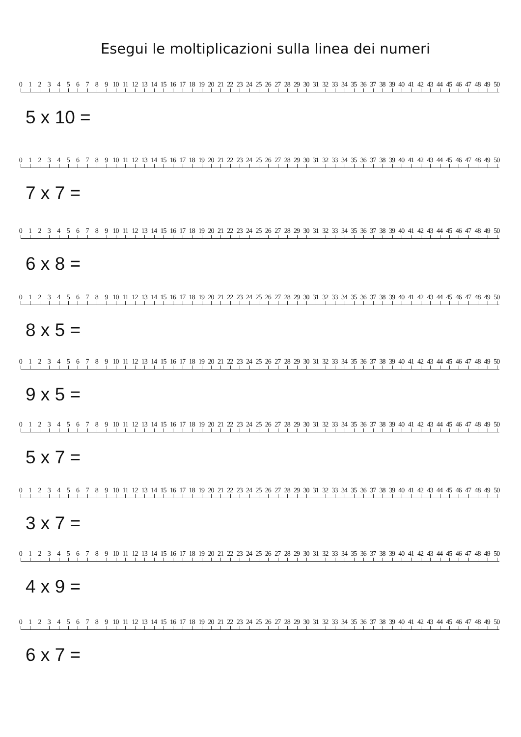Esegui le moltiplicazioni sulla linea dei numeri
0 1 2 3 4 5 6 7 8 9 10 11 12 13 14 15 16 17 18 19 20 21 22 23 24 25 26 27 28 29 30 31 32 33 34 35 36 37 38 39 40 41 42 43 44 45 46 47 48 49 50
5 x 10 =
0 1 2 3 4 5 6 7 8 9 10 11 12 13 14 15 16 17 18 19 20 21 22 23 24 25 26 27 28 29 30 31 32 33 34 35 36 37 38 39 40 41 42 43 44 45 46 47 48 49 50
7 x 7 =
0 1 2 3 4 5 6 7 8 9 10 11 12 13 14 15 16 17 18 19 20 21 22 23 24 25 26 27 28 29 30 31 32 33 34 35 36 37 38 39 40 41 42 43 44 45 46 47 48 49 50
6 x 8 =
0 1 2 3 4 5 6 7 8 9 10 11 12 13 14 15 16 17 18 19 20 21 22 23 24 25 26 27 28 29 30 31 32 33 34 35 36 37 38 39 40 41 42 43 44 45 46 47 48 49 50
8 x 5 =
0 1 2 3 4 5 6 7 8 9 10 11 12 13 14 15 16 17 18 19 20 21 22 23 24 25 26 27 28 29 30 31 32 33 34 35 36 37 38 39 40 41 42 43 44 45 46 47 48 49 50
9 x 5 =
0 1 2 3 4 5 6 7 8 9 10 11 12 13 14 15 16 17 18 19 20 21 22 23 24 25 26 27 28 29 30 31 32 33 34 35 36 37 38 39 40 41 42 43 44 45 46 47 48 49 50
5 x 7 =
0 1 2 3 4 5 6 7 8 9 10 11 12 13 14 15 16 17 18 19 20 21 22 23 24 25 26 27 28 29 30 31 32 33 34 35 36 37 38 39 40 41 42 43 44 45 46 47 48 49 50
3 x 7 =
0 1 2 3 4 5 6 7 8 9 10 11 12 13 14 15 16 17 18 19 20 21 22 23 24 25 26 27 28 29 30 31 32 33 34 35 36 37 38 39 40 41 42 43 44 45 46 47 48 49 50
4 x 9 =
0 1 2 3 4 5 6 7 8 9 10 11 12 13 14 15 16 17 18 19 20 21 22 23 24 25 26 27 28 29 30 31 32 33 34 35 36 37 38 39 40 41 42 43 44 45 46 47 48 49 50
6 x 7 =